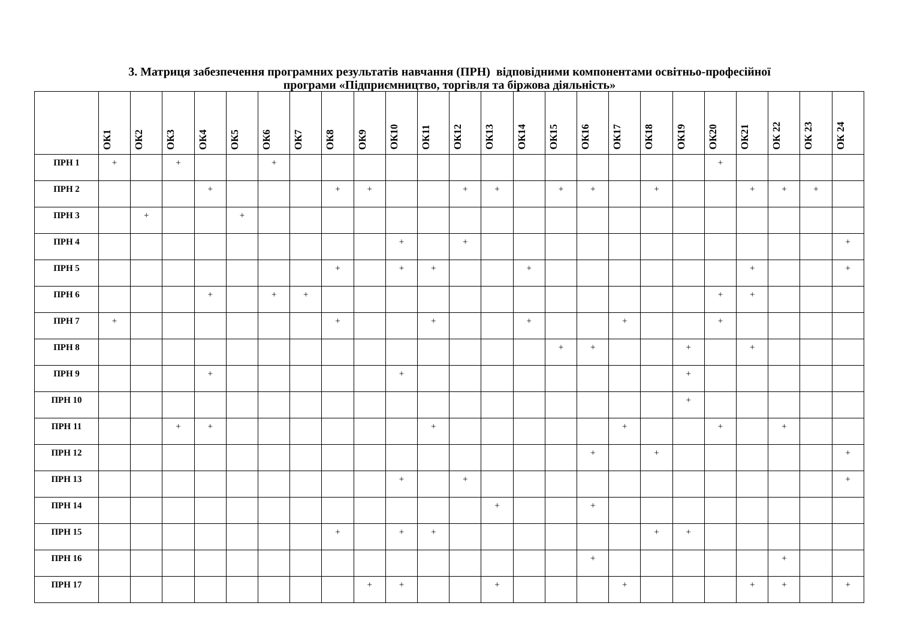3. Матриця забезпечення програмних результатів навчання (ПРН) відповідними компонентами освітньо-професійної
програми «Підприємництво, торгівля та біржова діяльність»
| | ОК1 | ОК2 | ОК3 | ОК4 | ОК5 | ОК6 | ОК7 | ОК8 | ОК9 | ОК10 | ОК11 | ОК12 | ОК13 | ОК14 | ОК15 | ОК16 | ОК17 | ОК18 | ОК19 | ОК20 | ОК21 | ОК 22 | ОК 23 | ОК 24 |
| --- | --- | --- | --- | --- | --- | --- | --- | --- | --- | --- | --- | --- | --- | --- | --- | --- | --- | --- | --- | --- | --- | --- | --- | --- |
| ПРН 1 | + | | + | | | + | | | | | | | | | | | | | | + | | | | |
| ПРН 2 | | | | + | | | | + | + | | | + | + | | + | + | | + | | | + | + | + | |
| ПРН 3 | | + | | | + | | | | | | | | | | | | | | | | | | | |
| ПРН 4 | | | | | | | | | | + | | + | | | | | | | | | | | | + |
| ПРН 5 | | | | | | | | + | | + | + | | | + | | | | | | | + | | | + |
| ПРН 6 | | | | + | | + | + | | | | | | | | | | | | | + | + | | | |
| ПРН 7 | + | | | | | | | + | | | + | | | + | | | + | | | + | | | | |
| ПРН 8 | | | | | | | | | | | | | | | + | + | | | + | | + | | | |
| ПРН 9 | | | | + | | | | | | + | | | | | | | | | + | | | | | |
| ПРН 10 | | | | | | | | | | | | | | | | | | | + | | | | | |
| ПРН 11 | | | + | + | | | | | | | + | | | | | | + | | | + | | + | | |
| ПРН 12 | | | | | | | | | | | | | | | | + | | + | | | | | | + |
| ПРН 13 | | | | | | | | | | + | | + | | | | | | | | | | | | + |
| ПРН 14 | | | | | | | | | | | | | + | | | + | | | | | | | | |
| ПРН 15 | | | | | | | | + | | + | + | | | | | | | + | + | | | | | |
| ПРН 16 | | | | | | | | | | | | | | | | + | | | | | | + | | |
| ПРН 17 | | | | | | | | | + | + | | | + | | | | + | | | | + | + | | + |